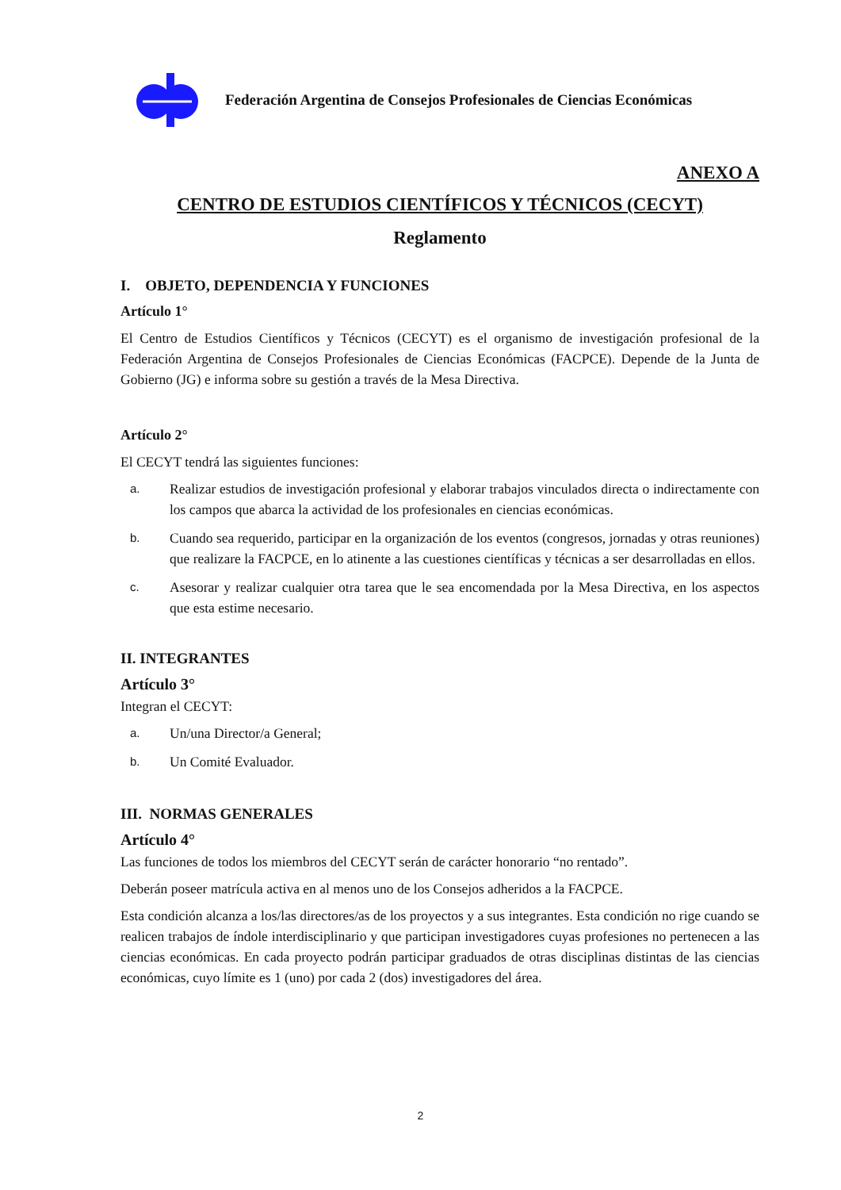Federación Argentina de Consejos Profesionales de Ciencias Económicas
ANEXO A
CENTRO DE ESTUDIOS CIENTÍFICOS Y TÉCNICOS (CECYT)
Reglamento
I. OBJETO, DEPENDENCIA Y FUNCIONES
Artículo 1°
El Centro de Estudios Científicos y Técnicos (CECYT) es el organismo de investigación profesional de la Federación Argentina de Consejos Profesionales de Ciencias Económicas (FACPCE). Depende de la Junta de Gobierno (JG) e informa sobre su gestión a través de la Mesa Directiva.
Artículo 2°
El CECYT tendrá las siguientes funciones:
a.
Realizar estudios de investigación profesional y elaborar trabajos vinculados directa o indirectamente con los campos que abarca la actividad de los profesionales en ciencias económicas.
b.
Cuando sea requerido, participar en la organización de los eventos (congresos, jornadas y otras reuniones) que realizare la FACPCE, en lo atinente a las cuestiones científicas y técnicas a ser desarrolladas en ellos.
c.
Asesorar y realizar cualquier otra tarea que le sea encomendada por la Mesa Directiva, en los aspectos que esta estime necesario.
II. INTEGRANTES
Artículo 3°
Integran el CECYT:
a.
Un/una Director/a General;
b.
Un Comité Evaluador.
III. NORMAS GENERALES
Artículo 4°
Las funciones de todos los miembros del CECYT serán de carácter honorario “no rentado”.
Deberán poseer matrícula activa en al menos uno de los Consejos adheridos a la FACPCE.
Esta condición alcanza a los/las directores/as de los proyectos y a sus integrantes. Esta condición no rige cuando se realicen trabajos de índole interdisciplinario y que participan investigadores cuyas profesiones no pertenecen a las ciencias económicas. En cada proyecto podrán participar graduados de otras disciplinas distintas de las ciencias económicas, cuyo límite es 1 (uno) por cada 2 (dos) investigadores del área.
2